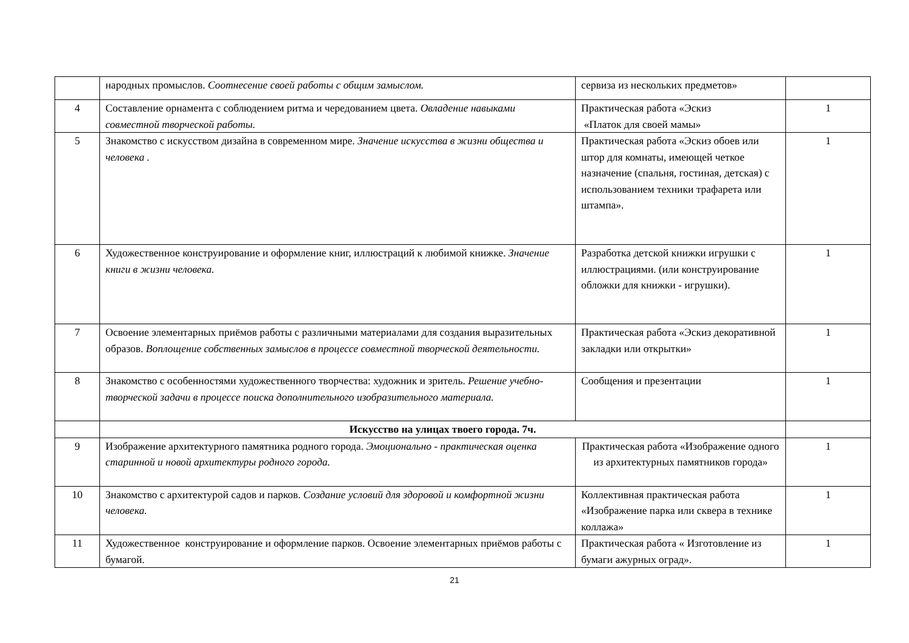| | народных промыслов. Соотнесение своей работы с общим замыслом. | сервиза из нескольких предметов» | |
| 4 | Составление орнамента с соблюдением ритма и чередованием цвета. Овладение навыками совместной творческой работы. | Практическая работа «Эскиз «Платок для своей мамы» | 1 |
| 5 | Знакомство с искусством дизайна в современном мире. Значение искусства в жизни общества и человека . | Практическая работа «Эскиз обоев или штор для комнаты, имеющей четкое назначение (спальня, гостиная, детская) с использованием техники трафарета или штампа». | 1 |
| 6 | Художественное конструирование и оформление книг, иллюстраций к любимой книжке. Значение книги в жизни человека. | Разработка детской книжки игрушки с иллюстрациями. (или конструирование обложки для книжки - игрушки). | 1 |
| 7 | Освоение элементарных приёмов работы с различными материалами для создания выразительных образов. Воплощение собственных замыслов в процессе совместной творческой деятельности. | Практическая работа «Эскиз декоративной закладки или открытки» | 1 |
| 8 | Знакомство с особенностями художественного творчества: художник и зритель. Решение учебно-творческой задачи в процессе поиска дополнительного изобразительного материала. | Сообщения и презентации | 1 |
| | Искусство на улицах твоего города. 7ч. | | |
| 9 | Изображение архитектурного памятника родного города. Эмоционально - практическая оценка старинной и новой архитектуры родного города. | Практическая работа «Изображение одного из архитектурных памятников города» | 1 |
| 10 | Знакомство с архитектурой садов и парков. Создание условий для здоровой и комфортной жизни человека. | Коллективная практическая работа «Изображение парка или сквера в технике коллажа» | 1 |
| 11 | Художественное конструирование и оформление парков. Освоение элементарных приёмов работы с бумагой. | Практическая работа « Изготовление из бумаги ажурных оград». | 1 |
21